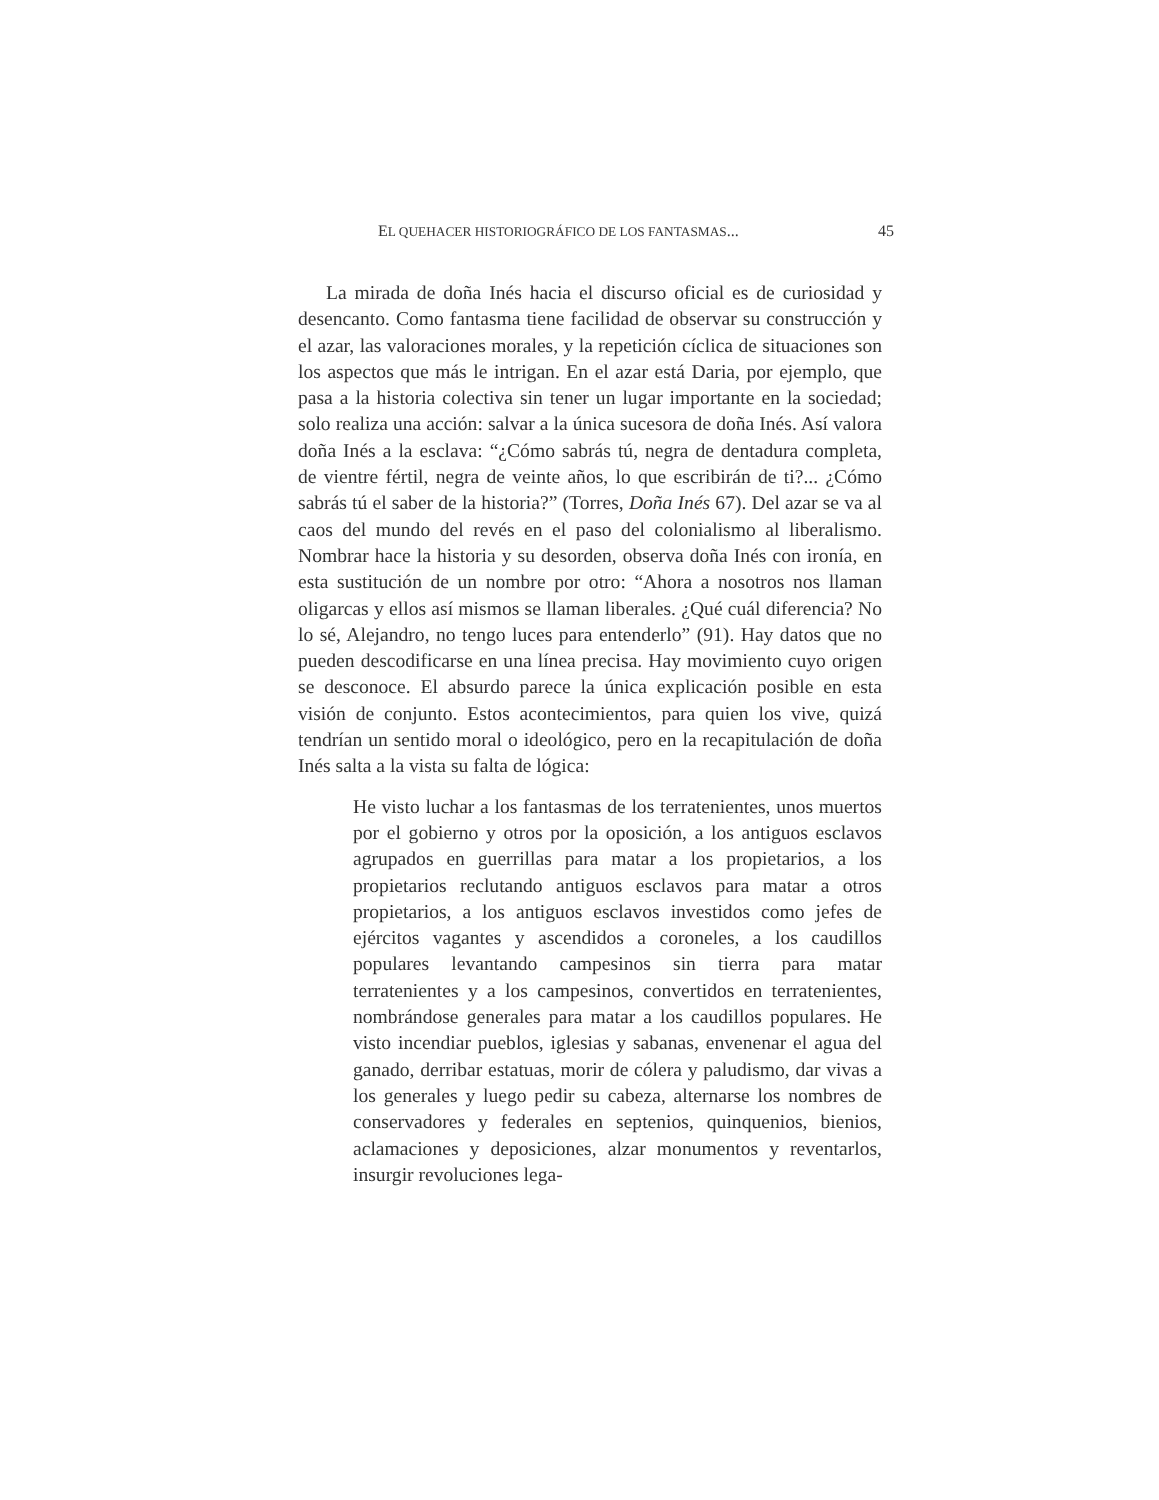EL QUEHACER HISTORIOGRÁFICO DE LOS FANTASMAS... 45
La mirada de doña Inés hacia el discurso oficial es de curiosidad y desencanto. Como fantasma tiene facilidad de observar su construcción y el azar, las valoraciones morales, y la repetición cíclica de situaciones son los aspectos que más le intrigan. En el azar está Daria, por ejemplo, que pasa a la historia colectiva sin tener un lugar importante en la sociedad; solo realiza una acción: salvar a la única sucesora de doña Inés. Así valora doña Inés a la esclava: “¿Cómo sabrás tú, negra de dentadura completa, de vientre fértil, negra de veinte años, lo que escribirán de ti?... ¿Cómo sabrás tú el saber de la historia?” (Torres, Doña Inés 67). Del azar se va al caos del mundo del revés en el paso del colonialismo al liberalismo. Nombrar hace la historia y su desorden, observa doña Inés con ironía, en esta sustitución de un nombre por otro: “Ahora a nosotros nos llaman oligarcas y ellos así mismos se llaman liberales. ¿Qué cuál diferencia? No lo sé, Alejandro, no tengo luces para entenderlo” (91). Hay datos que no pueden descodificarse en una línea precisa. Hay movimiento cuyo origen se desconoce. El absurdo parece la única explicación posible en esta visión de conjunto. Estos acontecimientos, para quien los vive, quizá tendrían un sentido moral o ideológico, pero en la recapitulación de doña Inés salta a la vista su falta de lógica:
He visto luchar a los fantasmas de los terratenientes, unos muertos por el gobierno y otros por la oposición, a los antiguos esclavos agrupados en guerrillas para matar a los propietarios, a los propietarios reclutando antiguos esclavos para matar a otros propietarios, a los antiguos esclavos investidos como jefes de ejércitos vagantes y ascendidos a coroneles, a los caudillos populares levantando campesinos sin tierra para matar terratenientes y a los campesinos, convertidos en terratenientes, nombrándose generales para matar a los caudillos populares. He visto incendiar pueblos, iglesias y sabanas, envenenar el agua del ganado, derribar estatuas, morir de cólera y paludismo, dar vivas a los generales y luego pedir su cabeza, alternarse los nombres de conservadores y federales en septenios, quinquenios, bienios, aclamaciones y deposiciones, alzar monumentos y reventarlos, insurgir revoluciones lega-